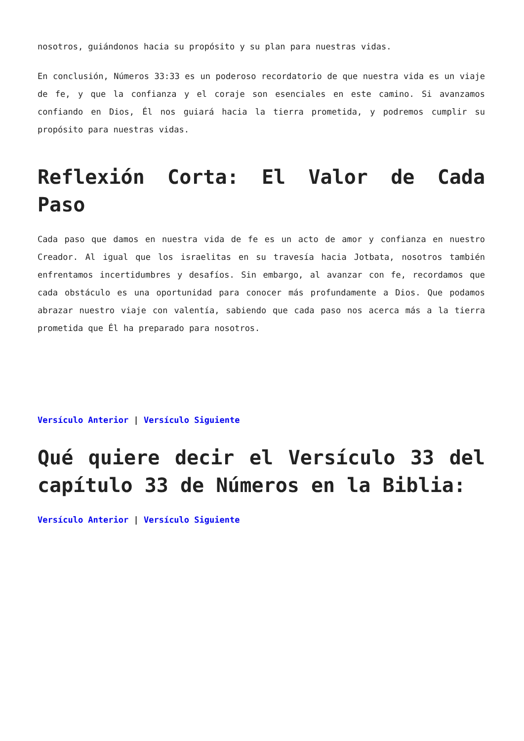nosotros, guiándonos hacia su propósito y su plan para nuestras vidas.
En conclusión, Números 33:33 es un poderoso recordatorio de que nuestra vida es un viaje de fe, y que la confianza y el coraje son esenciales en este camino. Si avanzamos confiando en Dios, Él nos guiará hacia la tierra prometida, y podremos cumplir su propósito para nuestras vidas.
Reflexión Corta: El Valor de Cada Paso
Cada paso que damos en nuestra vida de fe es un acto de amor y confianza en nuestro Creador. Al igual que los israelitas en su travesía hacia Jotbata, nosotros también enfrentamos incertidumbres y desafíos. Sin embargo, al avanzar con fe, recordamos que cada obstáculo es una oportunidad para conocer más profundamente a Dios. Que podamos abrazar nuestro viaje con valentía, sabiendo que cada paso nos acerca más a la tierra prometida que Él ha preparado para nosotros.
Versículo Anterior | Versículo Siguiente
Qué quiere decir el Versículo 33 del capítulo 33 de Números en la Biblia:
Versículo Anterior | Versículo Siguiente